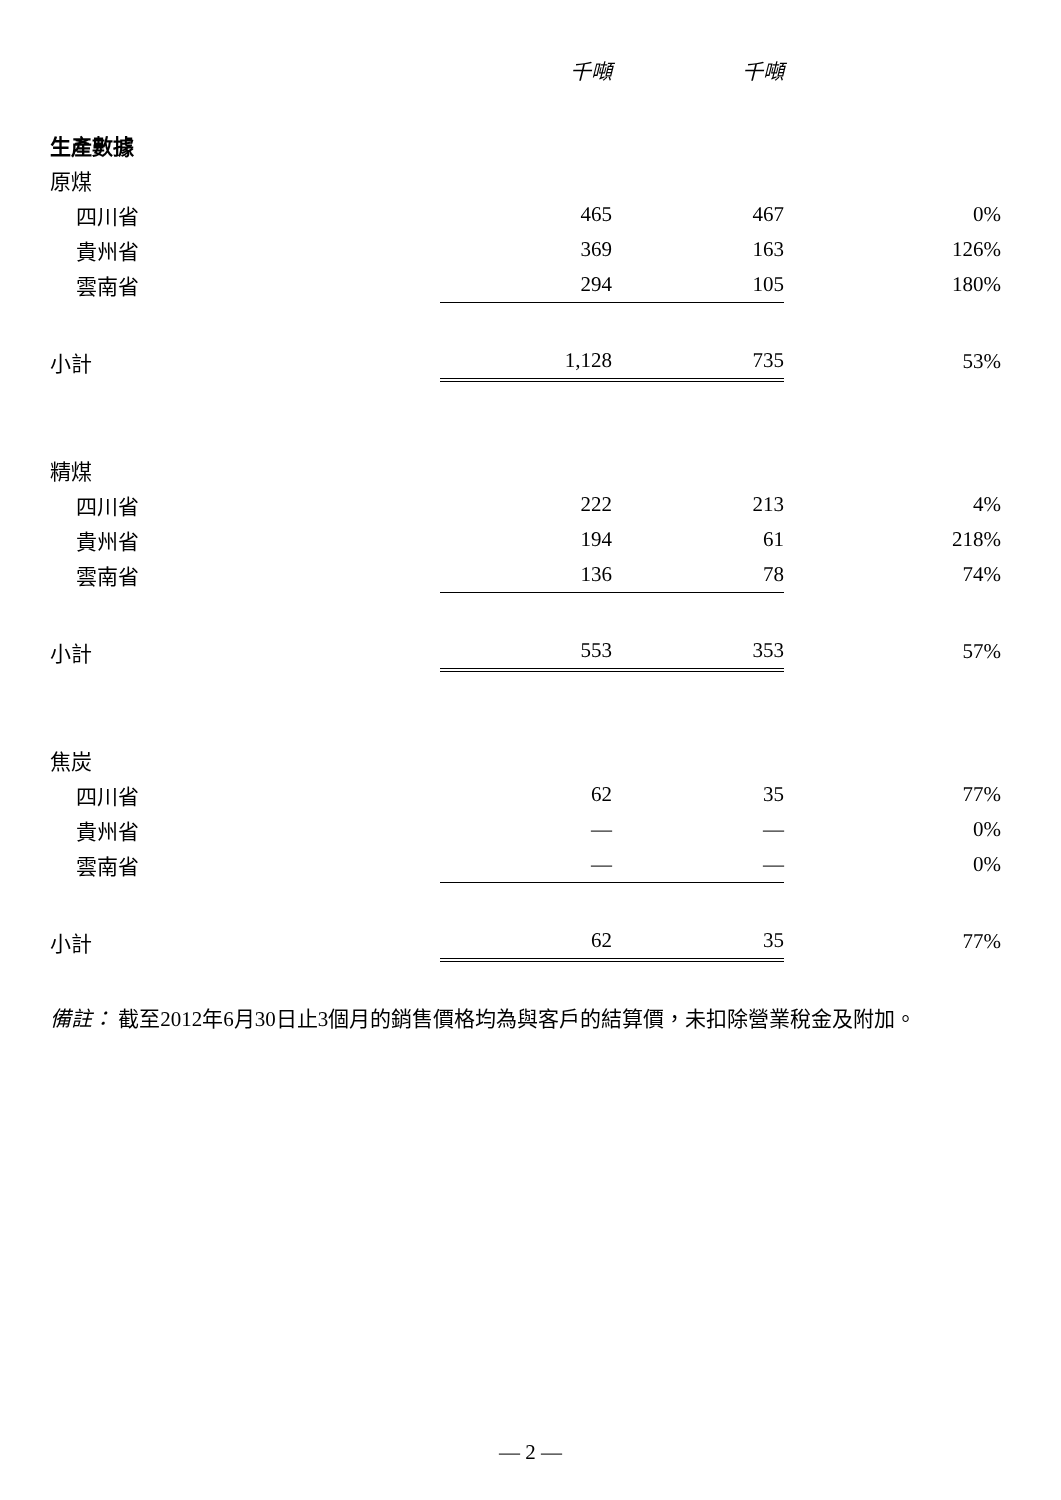| | 千噸 | | 千噸 | |
| --- | --- | --- | --- | --- |
| 生產數據 | | | | |
| 原煤 | | | | |
| 四川省 | 465 | | 467 | 0% |
| 貴州省 | 369 | | 163 | 126% |
| 雲南省 | 294 | | 105 | 180% |
| 小計 | 1,128 | | 735 | 53% |
| 精煤 | | | | |
| 四川省 | 222 | | 213 | 4% |
| 貴州省 | 194 | | 61 | 218% |
| 雲南省 | 136 | | 78 | 74% |
| 小計 | 553 | | 353 | 57% |
| 焦炭 | | | | |
| 四川省 | 62 | | 35 | 77% |
| 貴州省 | — | | — | 0% |
| 雲南省 | — | | — | 0% |
| 小計 | 62 | | 35 | 77% |
備註： 截至2012年6月30日止3個月的銷售價格均為與客戶的結算價，未扣除營業稅金及附加。
— 2 —